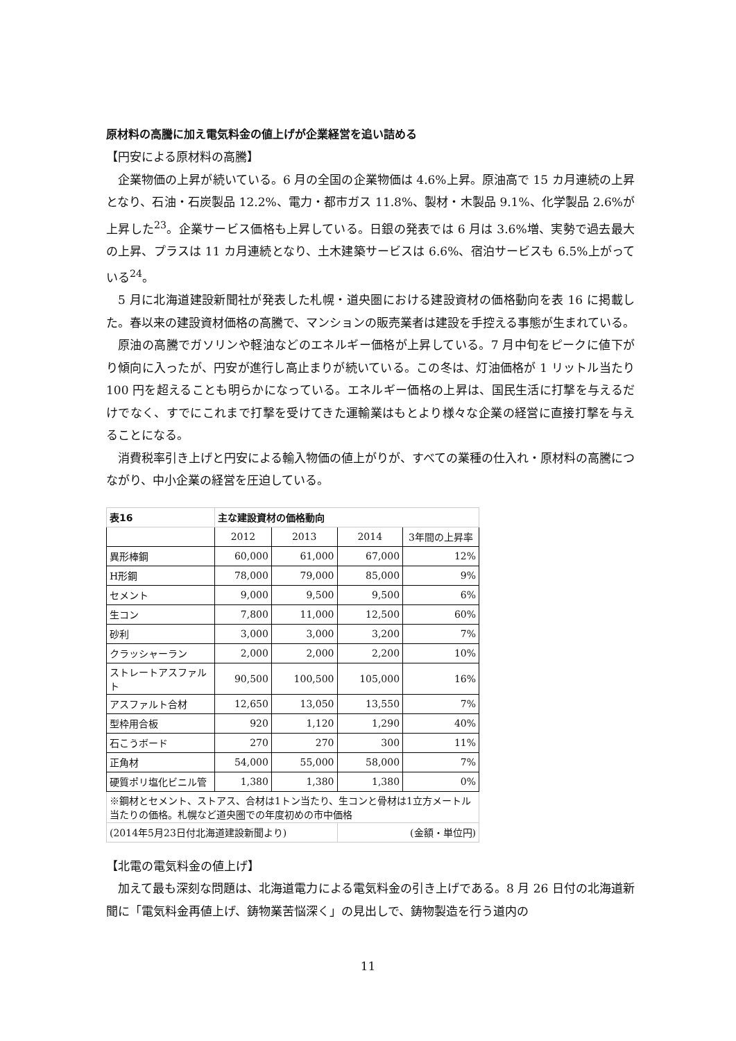原材料の高騰に加え電気料金の値上げが企業経営を追い詰める
【円安による原材料の高騰】
企業物価の上昇が続いている。6 月の全国の企業物価は 4.6%上昇。原油高で 15 カ月連続の上昇となり、石油・石炭製品 12.2%、電力・都市ガス 11.8%、製材・木製品 9.1%、化学製品 2.6%が上昇した<sup>23</sup>。企業サービス価格も上昇している。日銀の発表では 6 月は 3.6%増、実勢で過去最大の上昇、プラスは 11 カ月連続となり、土木建築サービスは 6.6%、宿泊サービスも 6.5%上がっている<sup>24</sup>。
5 月に北海道建設新聞社が発表した札幌・道央圏における建設資材の価格動向を表 16 に掲載した。春以来の建設資材価格の高騰で、マンションの販売業者は建設を手控える事態が生まれている。
原油の高騰でガソリンや軽油などのエネルギー価格が上昇している。7 月中旬をピークに値下がり傾向に入ったが、円安が進行し高止まりが続いている。この冬は、灯油価格が 1 リットル当たり 100 円を超えることも明らかになっている。エネルギー価格の上昇は、国民生活に打撃を与えるだけでなく、すでにこれまで打撃を受けてきた運輸業はもとより様々な企業の経営に直接打撃を与えることになる。
消費税率引き上げと円安による輸入物価の値上がりが、すべての業種の仕入れ・原材料の高騰につながり、中小企業の経営を圧迫している。
| 表16 | 主な建設資材の価格動向 | | | |
| | 2012 | 2013 | 2014 | 3年間の上昇率 |
| 異形棒鋼 | 60,000 | 61,000 | 67,000 | 12% |
| H形鋼 | 78,000 | 79,000 | 85,000 | 9% |
| セメント | 9,000 | 9,500 | 9,500 | 6% |
| 生コン | 7,800 | 11,000 | 12,500 | 60% |
| 砂利 | 3,000 | 3,000 | 3,200 | 7% |
| クラッシャーラン | 2,000 | 2,000 | 2,200 | 10% |
| ストレートアスファルト | 90,500 | 100,500 | 105,000 | 16% |
| アスファルト合材 | 12,650 | 13,050 | 13,550 | 7% |
| 型枠用合板 | 920 | 1,120 | 1,290 | 40% |
| 石こうボード | 270 | 270 | 300 | 11% |
| 正角材 | 54,000 | 55,000 | 58,000 | 7% |
| 硬質ポリ塩化ビニル管 | 1,380 | 1,380 | 1,380 | 0% |
| ※鋼材とセメント、ストアス、合材は1トン当たり、生コンと骨材は1立方メートル当たりの価格。札幌など道央圏での年度初めの市中価格 | | | | |
| (2014年5月23日付北海道建設新聞より) | | | (金額・単位円) | |
【北電の電気料金の値上げ】
加えて最も深刻な問題は、北海道電力による電気料金の引き上げである。8 月 26 日付の北海道新聞に「電気料金再値上げ、鋳物業苦悩深く」の見出しで、鋳物製造を行う道内の
11